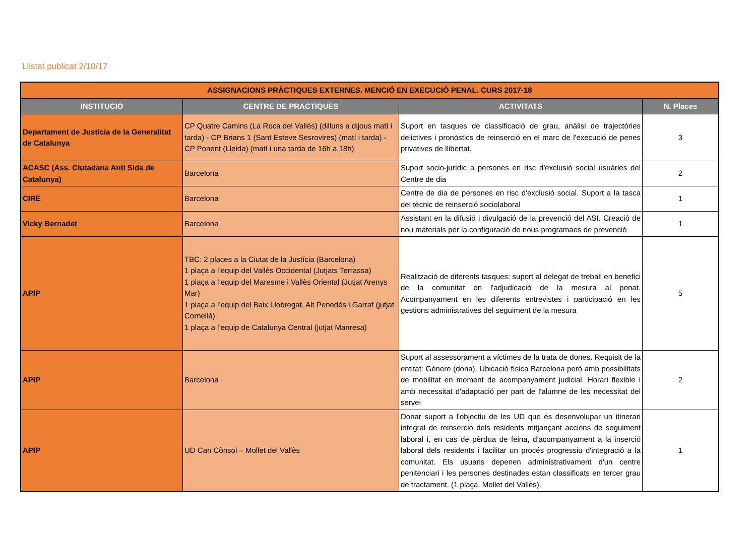Llistat publicat 2/10/17
| ASSIGNACIONS PRÀCTIQUES EXTERNES. MENCIÓ EN EXECUCIÓ PENAL. CURS 2017-18 | | | |
| INSTITUCIO | CENTRE DE PRACTIQUES | ACTIVITATS | N. Places |
| Departament de Justícia de la Generalitat de Catalunya | CP Quatre Camins (La Roca del Vallès) (dilluns a dijous matí i tarda) - CP Brians 1 (Sant Esteve Sesrovires) (matí i tarda) - CP Ponent (Lleida) (matí i una tarda de 16h a 18h) | Suport en tasques de classificació de grau, anàlisi de trajectòries delictives i pronòstics de reinserció en el marc de l'execució de penes privatives de llibertat. | 3 |
| ACASC (Ass. Ciutadana Anti Sida de Catalunya) | Barcelona | Suport socio-jurídic a persones en risc d'exclusió social usuàries del Centre de dia | 2 |
| CIRE | Barcelona | Centre de dia de persones en risc d'exclusió social. Suport a la tasca del tècnic de reinserció sociolaboral | 1 |
| Vicky Bernadet | Barcelona | Assistant en la difusió i divulgació de la prevenció del ASI. Creació de nou materials per la configuració de nous programaes de prevenció | 1 |
| APIP | TBC: 2 places a la Ciutat de la Justícia (Barcelona) 1 plaça a l’equip del Vallès Occidental (Jutjats Terrassa) 1 plaça a l’equip del Maresme i Vallès Oriental (Jutjat Arenys Mar) 1 plaça a l’equip del Baix Llobregat, Alt Penedès i Garraf (jutjat Cornellà) 1 plaça a l’equip de Catalunya Central (jutjat Manresa) | Realització de diferents tasques: suport al delegat de treball en benefici de la comunitat en l'adjudicació de la mesura al penat. Acompanyament en les diferents entrevistes i participació en les gestions administratives del seguiment de la mesura | 5 |
| APIP | Barcelona | Suport al assessorament a víctimes de la trata de dones. Requisit de la entitat: Gènere (dona). Ubicació física Barcelona però amb possibilitats de mobilitat en moment de acompanyament judicial. Horari flexible i amb necessitat d'adaptació per part de l'alumne de les necessitat del servei | 2 |
| APIP | UD Can Cònsol – Mollet del Vallès | Donar suport a l'objectiu de les UD que és desenvolupar un itinerari integral de reinserció dels residents mitjançant accions de seguiment laboral i, en cas de pèrdua de feina, d'acompanyament a la inserció laboral dels residents i facilitar un procés progressiu d'integració a la comunitat. Els usuaris depenen administrativament d'un centre penitenciari i les persones destinades estan classificats en tercer grau de tractament. (1 plaça. Mollet del Vallès). | 1 |